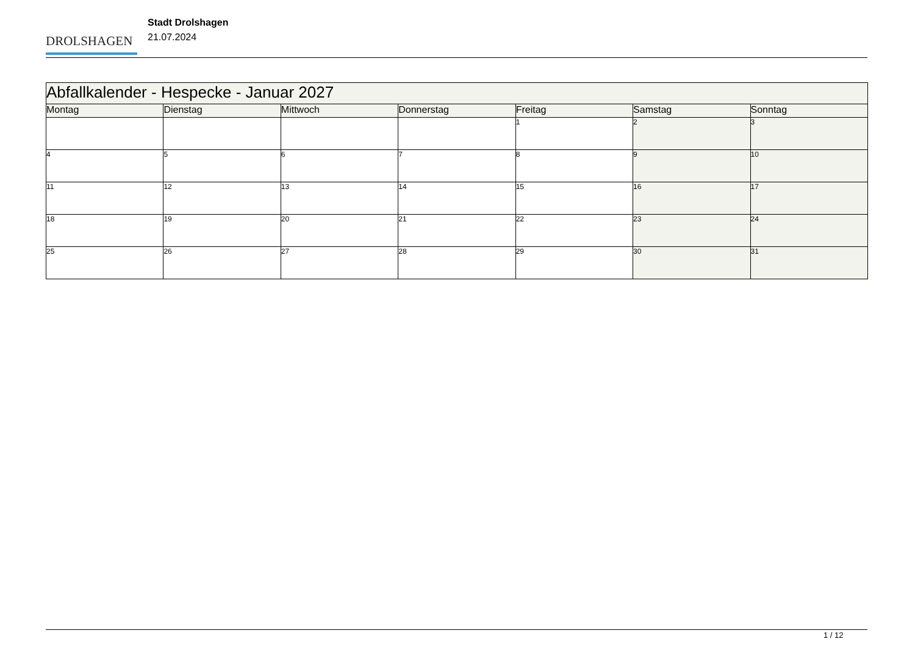DROLSHAGEN
Stadt Drolshagen
21.07.2024
| Abfallkalender - Hespecke - Januar 2027 | | | | | | |
| --- | --- | --- | --- | --- | --- | --- |
| Montag | Dienstag | Mittwoch | Donnerstag | Freitag | Samstag | Sonntag |
| | | | | 1 | 2 | 3 |
| 4 | 5 | 6 | 7 | 8 | 9 | 10 |
| 11 | 12 | 13 | 14 | 15 | 16 | 17 |
| 18 | 19 | 20 | 21 | 22 | 23 | 24 |
| 25 | 26 | 27 | 28 | 29 | 30 | 31 |
1 / 12